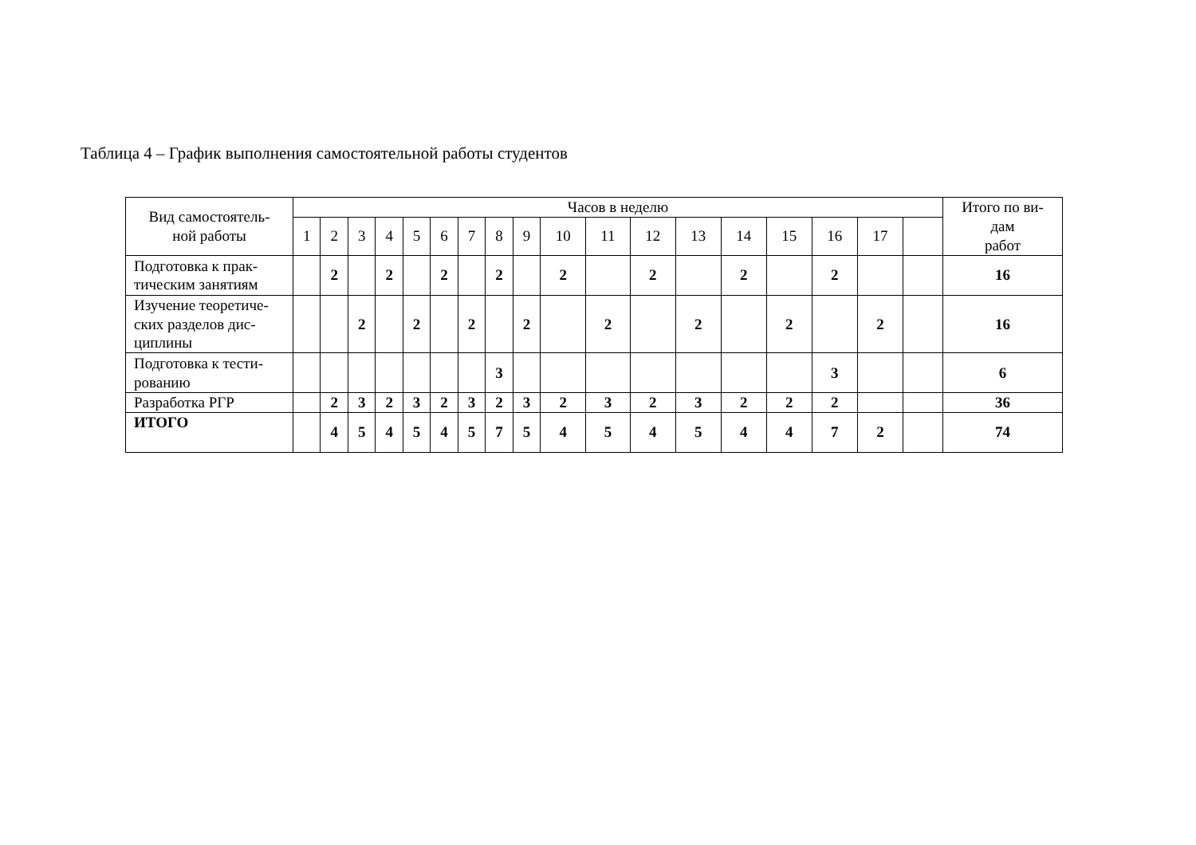Таблица 4 – График выполнения самостоятельной работы студентов
| Вид самостоятель- ной работы | Часов в неделю | | | | | | | | | | | | | | | | | | Итого по ви- дам работ |
| --- | --- | --- | --- | --- | --- | --- | --- | --- | --- | --- | --- | --- | --- | --- | --- | --- | --- | --- | --- |
| | 1 | 2 | 3 | 4 | 5 | 6 | 7 | 8 | 9 | 10 | 11 | 12 | 13 | 14 | 15 | 16 | 17 | | |
| Подготовка к прак- тическим занятиям | | 2 | | 2 | | 2 | | 2 | | 2 | | 2 | | 2 | | 2 | | | 16 |
| Изучение теоретиче- ских разделов дис- циплины | | | 2 | | 2 | | 2 | | 2 | | 2 | | 2 | | 2 | | 2 | | 16 |
| Подготовка к тести- рованию | | | | | | | | 3 | | | | | | | | 3 | | | 6 |
| Разработка РГР | | 2 | 3 | 2 | 3 | 2 | 3 | 2 | 3 | 2 | 3 | 2 | 3 | 2 | 2 | 2 | | | 36 |
| ИТОГО | | 4 | 5 | 4 | 5 | 4 | 5 | 7 | 5 | 4 | 5 | 4 | 5 | 4 | 4 | 7 | 2 | | 74 |